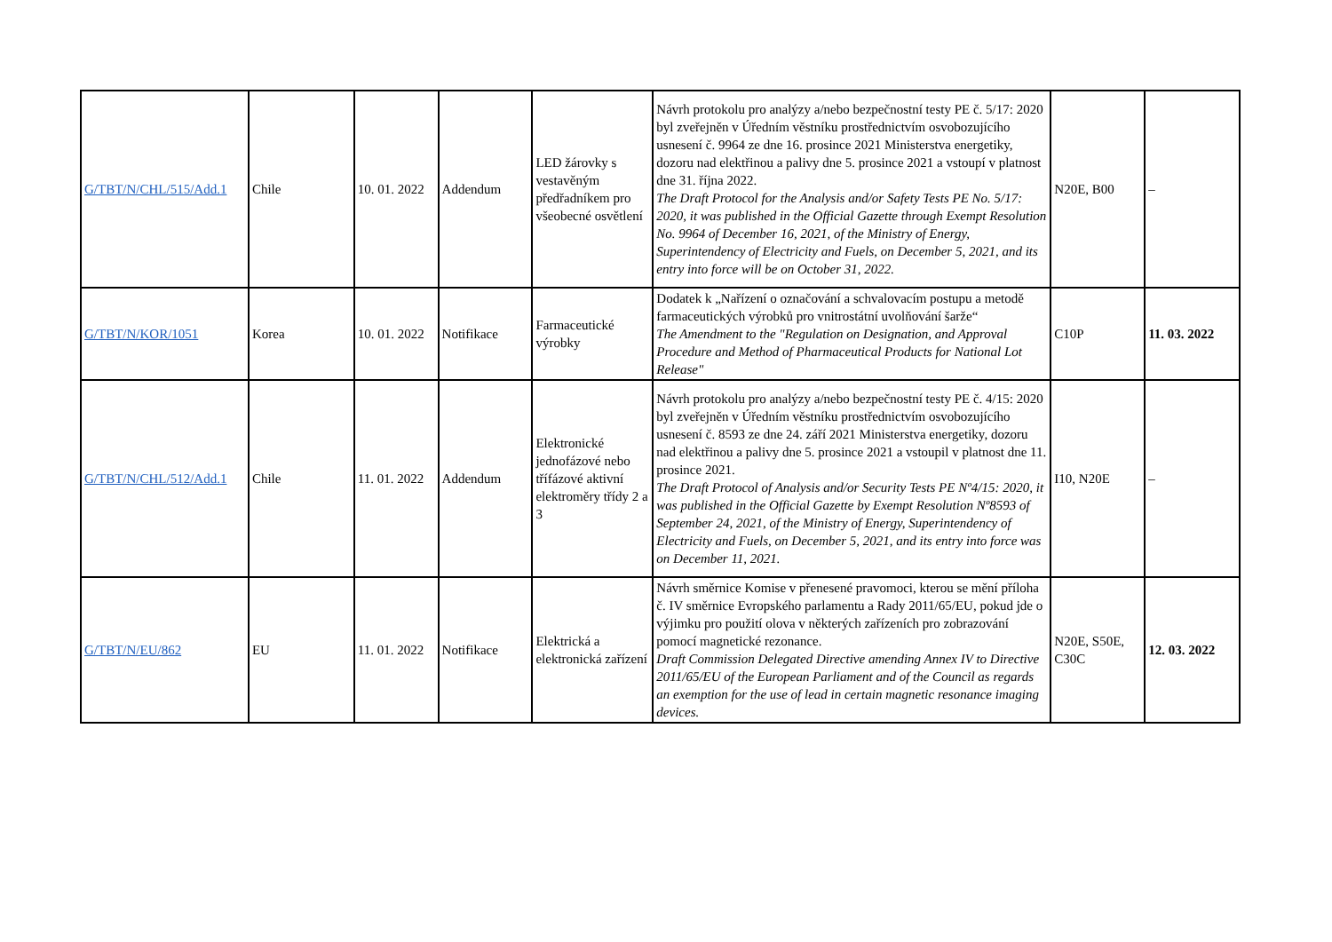| G/TBT/N/CHL/515/Add.1 | Chile | 10. 01. 2022 | Addendum | LED žárovky s vestavěným předřadníkem pro všeobecné osvětlení | Návrh protokolu pro analýzy a/nebo bezpečnostní testy PE č. 5/17: 2020 byl zveřejněn v Úředním věstníku prostřednictvím osvobozujícího usnesení č. 9964 ze dne 16. prosince 2021 Ministerstva energetiky, dozoru nad elektřinou a palivy dne 5. prosince 2021 a vstoupí v platnost dne 31. října 2022. The Draft Protocol for the Analysis and/or Safety Tests PE No. 5/17: 2020, it was published in the Official Gazette through Exempt Resolution No. 9964 of December 16, 2021, of the Ministry of Energy, Superintendency of Electricity and Fuels, on December 5, 2021, and its entry into force will be on October 31, 2022. | N20E, B00 | – |
| G/TBT/N/KOR/1051 | Korea | 10. 01. 2022 | Notifikace | Farmaceutické výrobky | Dodatek k „Nařízení o označování a schvalovacím postupu a metodě farmaceutických výrobků pro vnitrostátní uvolňování šarže“ The Amendment to the "Regulation on Designation, and Approval Procedure and Method of Pharmaceutical Products for National Lot Release" | C10P | 11. 03. 2022 |
| G/TBT/N/CHL/512/Add.1 | Chile | 11. 01. 2022 | Addendum | Elektronické jednofázové nebo třífázové aktivní elektroměry třídy 2 a 3 | Návrh protokolu pro analýzy a/nebo bezpečnostní testy PE č. 4/15: 2020 byl zveřejněn v Úředním věstníku prostřednictvím osvobozujícího usnesení č. 8593 ze dne 24. září 2021 Ministerstva energetiky, dozoru nad elektřinou a palivy dne 5. prosince 2021 a vstoupil v platnost dne 11. prosince 2021. The Draft Protocol of Analysis and/or Security Tests PE Nº4/15: 2020, it was published in the Official Gazette by Exempt Resolution Nº8593 of September 24, 2021, of the Ministry of Energy, Superintendency of Electricity and Fuels, on December 5, 2021, and its entry into force was on December 11, 2021. | I10, N20E | – |
| G/TBT/N/EU/862 | EU | 11. 01. 2022 | Notifikace | Elektrická a elektronická zařízení | Návrh směrnice Komise v přenesené pravomoci, kterou se mění příloha č. IV směrnice Evropského parlamentu a Rady 2011/65/EU, pokud jde o výjimku pro použití olova v některých zařízeních pro zobrazování pomocí magnetické rezonance. Draft Commission Delegated Directive amending Annex IV to Directive 2011/65/EU of the European Parliament and of the Council as regards an exemption for the use of lead in certain magnetic resonance imaging devices. | N20E, S50E, C30C | 12. 03. 2022 |